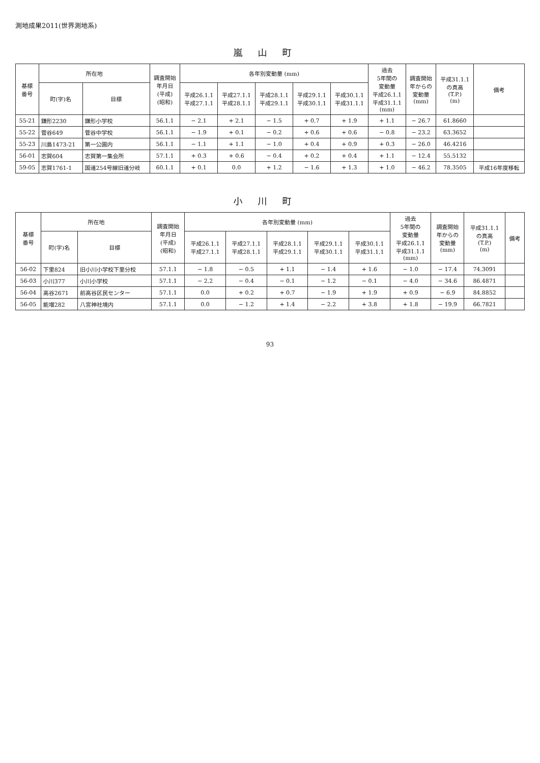測地成果2011(世界測地系)
嵐山町
| 基標 番号 | 所在地 | | 調査開始 年月日 (平成) (昭和) | 各年別変動量 (mm) | | | | | 過去 5年間の 変動量 平成26.1.1 平成31.1.1 (mm) | 調査開始 年からの 変動量 (mm) | 平成31.1.1 の真高 (T.P.) (m) | 備考 |
| --- | --- | --- | --- | --- | --- | --- | --- | --- | --- | --- | --- | --- |
| | 町(字)名 | 目標 | | 平成26.1.1 平成27.1.1 | 平成27.1.1 平成28.1.1 | 平成28.1.1 平成29.1.1 | 平成29.1.1 平成30.1.1 | 平成30.1.1 平成31.1.1 | | | | |
| 55-21 | 鎌形2230 | 鎌形小学校 | 56.1.1 | − 2.1 | + 2.1 | − 1.5 | + 0.7 | + 1.9 | + 1.1 | − 26.7 | 61.8660 | |
| 55-22 | 菅谷649 | 菅谷中学校 | 56.1.1 | − 1.9 | + 0.1 | − 0.2 | + 0.6 | + 0.6 | − 0.8 | − 23.2 | 63.3652 | |
| 55-23 | 川島1473-21 | 第一公園内 | 56.1.1 | − 1.1 | + 1.1 | − 1.0 | + 0.4 | + 0.9 | + 0.3 | − 26.0 | 46.4216 | |
| 56-01 | 志賀604 | 志賀第一集会所 | 57.1.1 | + 0.3 | + 0.6 | − 0.4 | + 0.2 | + 0.4 | + 1.1 | − 12.4 | 55.5132 | |
| 59-05 | 志賀1761-1 | 国道254号線旧道分岐 | 60.1.1 | + 0.1 | 0.0 | + 1.2 | − 1.6 | + 1.3 | + 1.0 | − 46.2 | 78.3505 | 平成16年度移転 |
小川町
| 基標 番号 | 所在地 | | 調査開始 年月日 (平成) (昭和) | 各年別変動量 (mm) | | | | | 過去 5年間の 変動量 平成26.1.1 平成31.1.1 (mm) | 調査開始 年からの 変動量 (mm) | 平成31.1.1 の真高 (T.P.) (m) | 備考 |
| --- | --- | --- | --- | --- | --- | --- | --- | --- | --- | --- | --- | --- |
| | 町(字)名 | 目標 | | 平成26.1.1 平成27.1.1 | 平成27.1.1 平成28.1.1 | 平成28.1.1 平成29.1.1 | 平成29.1.1 平成30.1.1 | 平成30.1.1 平成31.1.1 | | | | |
| 56-02 | 下里824 | 旧小川小学校下里分校 | 57.1.1 | − 1.8 | − 0.5 | + 1.1 | − 1.4 | + 1.6 | − 1.0 | − 17.4 | 74.3091 | |
| 56-03 | 小川377 | 小川小学校 | 57.1.1 | − 2.2 | − 0.4 | − 0.1 | − 1.2 | − 0.1 | − 4.0 | − 34.6 | 86.4871 | |
| 56-04 | 高谷2671 | 前高谷区民センター | 57.1.1 | 0.0 | + 0.2 | + 0.7 | − 1.9 | + 1.9 | + 0.9 | − 6.9 | 84.8852 | |
| 56-05 | 能増282 | 八宮神社境内 | 57.1.1 | 0.0 | − 1.2 | + 1.4 | − 2.2 | + 3.8 | + 1.8 | − 19.9 | 66.7821 | |
93